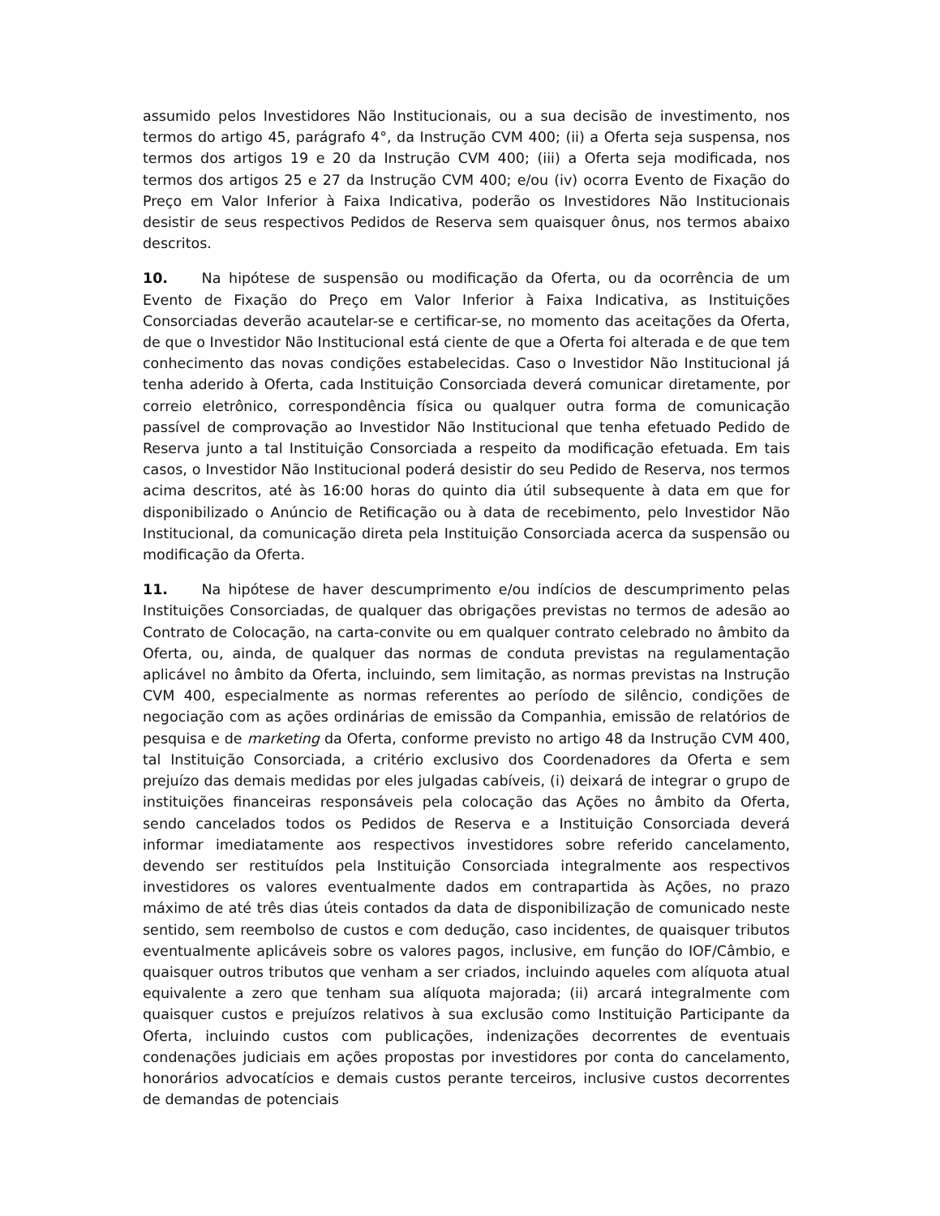assumido pelos Investidores Não Institucionais, ou a sua decisão de investimento, nos termos do artigo 45, parágrafo 4°, da Instrução CVM 400; (ii) a Oferta seja suspensa, nos termos dos artigos 19 e 20 da Instrução CVM 400; (iii) a Oferta seja modificada, nos termos dos artigos 25 e 27 da Instrução CVM 400; e/ou (iv) ocorra Evento de Fixação do Preço em Valor Inferior à Faixa Indicativa, poderão os Investidores Não Institucionais desistir de seus respectivos Pedidos de Reserva sem quaisquer ônus, nos termos abaixo descritos.
10. Na hipótese de suspensão ou modificação da Oferta, ou da ocorrência de um Evento de Fixação do Preço em Valor Inferior à Faixa Indicativa, as Instituições Consorciadas deverão acautelar-se e certificar-se, no momento das aceitações da Oferta, de que o Investidor Não Institucional está ciente de que a Oferta foi alterada e de que tem conhecimento das novas condições estabelecidas. Caso o Investidor Não Institucional já tenha aderido à Oferta, cada Instituição Consorciada deverá comunicar diretamente, por correio eletrônico, correspondência física ou qualquer outra forma de comunicação passível de comprovação ao Investidor Não Institucional que tenha efetuado Pedido de Reserva junto a tal Instituição Consorciada a respeito da modificação efetuada. Em tais casos, o Investidor Não Institucional poderá desistir do seu Pedido de Reserva, nos termos acima descritos, até às 16:00 horas do quinto dia útil subsequente à data em que for disponibilizado o Anúncio de Retificação ou à data de recebimento, pelo Investidor Não Institucional, da comunicação direta pela Instituição Consorciada acerca da suspensão ou modificação da Oferta.
11. Na hipótese de haver descumprimento e/ou indícios de descumprimento pelas Instituições Consorciadas, de qualquer das obrigações previstas no termos de adesão ao Contrato de Colocação, na carta-convite ou em qualquer contrato celebrado no âmbito da Oferta, ou, ainda, de qualquer das normas de conduta previstas na regulamentação aplicável no âmbito da Oferta, incluindo, sem limitação, as normas previstas na Instrução CVM 400, especialmente as normas referentes ao período de silêncio, condições de negociação com as ações ordinárias de emissão da Companhia, emissão de relatórios de pesquisa e de marketing da Oferta, conforme previsto no artigo 48 da Instrução CVM 400, tal Instituição Consorciada, a critério exclusivo dos Coordenadores da Oferta e sem prejuízo das demais medidas por eles julgadas cabíveis, (i) deixará de integrar o grupo de instituições financeiras responsáveis pela colocação das Ações no âmbito da Oferta, sendo cancelados todos os Pedidos de Reserva e a Instituição Consorciada deverá informar imediatamente aos respectivos investidores sobre referido cancelamento, devendo ser restituídos pela Instituição Consorciada integralmente aos respectivos investidores os valores eventualmente dados em contrapartida às Ações, no prazo máximo de até três dias úteis contados da data de disponibilização de comunicado neste sentido, sem reembolso de custos e com dedução, caso incidentes, de quaisquer tributos eventualmente aplicáveis sobre os valores pagos, inclusive, em função do IOF/Câmbio, e quaisquer outros tributos que venham a ser criados, incluindo aqueles com alíquota atual equivalente a zero que tenham sua alíquota majorada; (ii) arcará integralmente com quaisquer custos e prejuízos relativos à sua exclusão como Instituição Participante da Oferta, incluindo custos com publicações, indenizações decorrentes de eventuais condenações judiciais em ações propostas por investidores por conta do cancelamento, honorários advocatícios e demais custos perante terceiros, inclusive custos decorrentes de demandas de potenciais